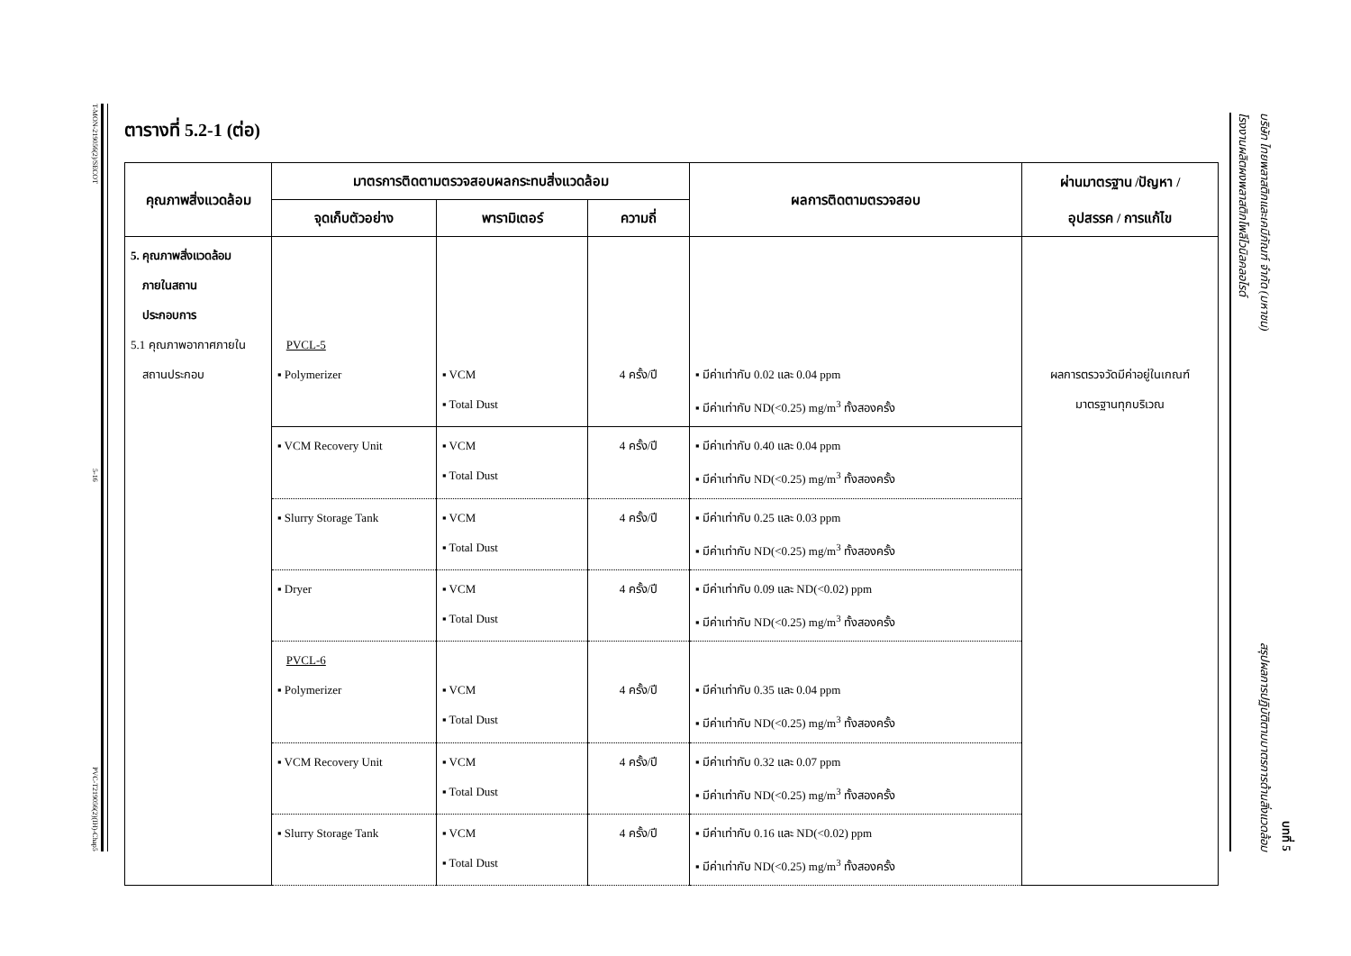T-MON-219056(2)/SECOT
5-16
PVC-T219056(2)(IH)-Chap5
โรงงานผลิตผงพลาสติกโพลีไวนิลคลอไรด์
บริษัท ไทยพลาสติกและเคมีภัณฑ์ จำกัด (มหาชน) สรุปผลการปฏิบัติตามมาตรการด้านสิ่งแวดล้อม
บทที่ 5
ตารางที่ 5.2-1 (ต่อ)
| คุณภาพสิ่งแวดล้อม | มาตรการติดตามตรวจสอบผลกระทบสิ่งแวดล้อม | | | ผลการติดตามตรวจสอบ | ผ่านมาตรฐาน /ปัญหา / อุปสรรค / การแก้ไข |
| --- | --- | --- | --- | --- | --- |
| | จุดเก็บตัวอย่าง | พารามิเตอร์ | ความถี่ | | |
| 5. คุณภาพสิ่งแวดล้อม ภายในสถาน ประกอบการ 5.1 คุณภาพอากาศภายใน สถานประกอบ | PVCL-5 ▪ Polymerizer | ▪ VCM ▪ Total Dust | 4 ครั้ง/ปี | ▪ มีค่าเท่ากับ 0.02 และ 0.04 ppm ▪ มีค่าเท่ากับ ND(<0.25) mg/m<sup>3</sup> ทั้งสองครั้ง | ผลการตรวจวัดมีค่าอยู่ในเกณฑ์ มาตรฐานทุกบริเวณ |
| | ▪ VCM Recovery Unit | ▪ VCM ▪ Total Dust | 4 ครั้ง/ปี | ▪ มีค่าเท่ากับ 0.40 และ 0.04 ppm ▪ มีค่าเท่ากับ ND(<0.25) mg/m<sup>3</sup> ทั้งสองครั้ง | |
| | ▪ Slurry Storage Tank | ▪ VCM ▪ Total Dust | 4 ครั้ง/ปี | ▪ มีค่าเท่ากับ 0.25 และ 0.03 ppm ▪ มีค่าเท่ากับ ND(<0.25) mg/m<sup>3</sup> ทั้งสองครั้ง | |
| | ▪ Dryer | ▪ VCM ▪ Total Dust | 4 ครั้ง/ปี | ▪ มีค่าเท่ากับ 0.09 และ ND(<0.02) ppm ▪ มีค่าเท่ากับ ND(<0.25) mg/m<sup>3</sup> ทั้งสองครั้ง | |
| | PVCL-6 ▪ Polymerizer | ▪ VCM ▪ Total Dust | 4 ครั้ง/ปี | ▪ มีค่าเท่ากับ 0.35 และ 0.04 ppm ▪ มีค่าเท่ากับ ND(<0.25) mg/m<sup>3</sup> ทั้งสองครั้ง | |
| | ▪ VCM Recovery Unit | ▪ VCM ▪ Total Dust | 4 ครั้ง/ปี | ▪ มีค่าเท่ากับ 0.32 และ 0.07 ppm ▪ มีค่าเท่ากับ ND(<0.25) mg/m<sup>3</sup> ทั้งสองครั้ง | |
| | ▪ Slurry Storage Tank | ▪ VCM ▪ Total Dust | 4 ครั้ง/ปี | ▪ มีค่าเท่ากับ 0.16 และ ND(<0.02) ppm ▪ มีค่าเท่ากับ ND(<0.25) mg/m<sup>3</sup> ทั้งสองครั้ง | |